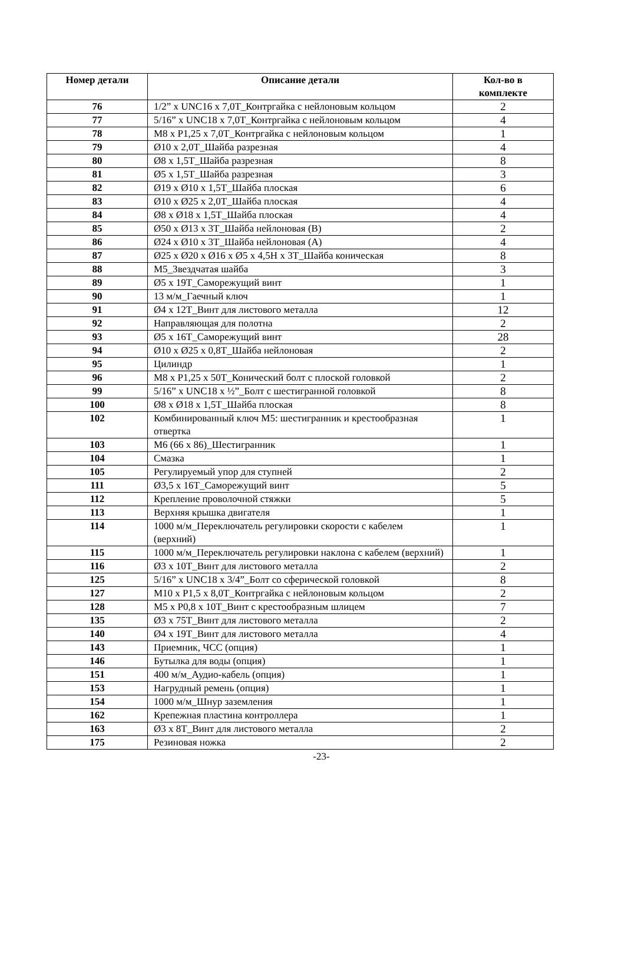| Номер детали | Описание детали | Кол-во в комплекте |
| --- | --- | --- |
| 76 | 1/2” x UNC16 x 7,0T_Контргайка с нейлоновым кольцом | 2 |
| 77 | 5/16” x UNC18 x 7,0T_Контргайка с нейлоновым кольцом | 4 |
| 78 | M8 x P1,25 x 7,0T_Контргайка с нейлоновым кольцом | 1 |
| 79 | Ø10 x 2,0T_Шайба разрезная | 4 |
| 80 | Ø8 x 1,5T_Шайба разрезная | 8 |
| 81 | Ø5 x 1,5T_Шайба разрезная | 3 |
| 82 | Ø19 x Ø10 x 1,5T_Шайба плоская | 6 |
| 83 | Ø10 x Ø25 x 2,0T_Шайба плоская | 4 |
| 84 | Ø8 x Ø18 x 1,5T_Шайба плоская | 4 |
| 85 | Ø50 x Ø13 x 3T_Шайба нейлоновая (B) | 2 |
| 86 | Ø24 x Ø10 x 3T_Шайба нейлоновая (A) | 4 |
| 87 | Ø25 x Ø20 x Ø16 x Ø5 x 4,5H x 3T_Шайба коническая | 8 |
| 88 | M5_Звездчатая шайба | 3 |
| 89 | Ø5 x 19T_Саморежущий винт | 1 |
| 90 | 13 м/м_Гаечный ключ | 1 |
| 91 | Ø4 x 12T_Винт для листового металла | 12 |
| 92 | Направляющая для полотна | 2 |
| 93 | Ø5 x 16T_Саморежущий винт | 28 |
| 94 | Ø10 x Ø25 x 0,8T_Шайба нейлоновая | 2 |
| 95 | Цилиндр | 1 |
| 96 | M8 x P1,25 x 50T_Конический болт с плоской головкой | 2 |
| 99 | 5/16” x UNC18 x ½”_Болт с шестигранной головкой | 8 |
| 100 | Ø8 x Ø18 x 1,5T_Шайба плоская | 8 |
| 102 | Комбинированный ключ M5: шестигранник и крестообразная отвертка | 1 |
| 103 | M6 (66 x 86)_Шестигранник | 1 |
| 104 | Смазка | 1 |
| 105 | Регулируемый упор для ступней | 2 |
| 111 | Ø3,5 x 16T_Саморежущий винт | 5 |
| 112 | Крепление проволочной стяжки | 5 |
| 113 | Верхняя крышка двигателя | 1 |
| 114 | 1000 м/м_Переключатель регулировки скорости с кабелем (верхний) | 1 |
| 115 | 1000 м/м_Переключатель регулировки наклона с кабелем (верхний) | 1 |
| 116 | Ø3 x 10T_Винт для листового металла | 2 |
| 125 | 5/16” x UNC18 x 3/4”_Болт со сферической головкой | 8 |
| 127 | M10 x P1,5 x 8,0T_Контргайка с нейлоновым кольцом | 2 |
| 128 | M5 x P0,8 x 10T_Винт с крестообразным шлицем | 7 |
| 135 | Ø3 x 75T_Винт для листового металла | 2 |
| 140 | Ø4 x 19T_Винт для листового металла | 4 |
| 143 | Приемник, ЧСС (опция) | 1 |
| 146 | Бутылка для воды (опция) | 1 |
| 151 | 400 м/м_Аудио-кабель (опция) | 1 |
| 153 | Нагрудный ремень (опция) | 1 |
| 154 | 1000 м/м_Шнур заземления | 1 |
| 162 | Крепежная пластина контроллера | 1 |
| 163 | Ø3 x 8T_Винт для листового металла | 2 |
| 175 | Резиновая ножка | 2 |
-23-